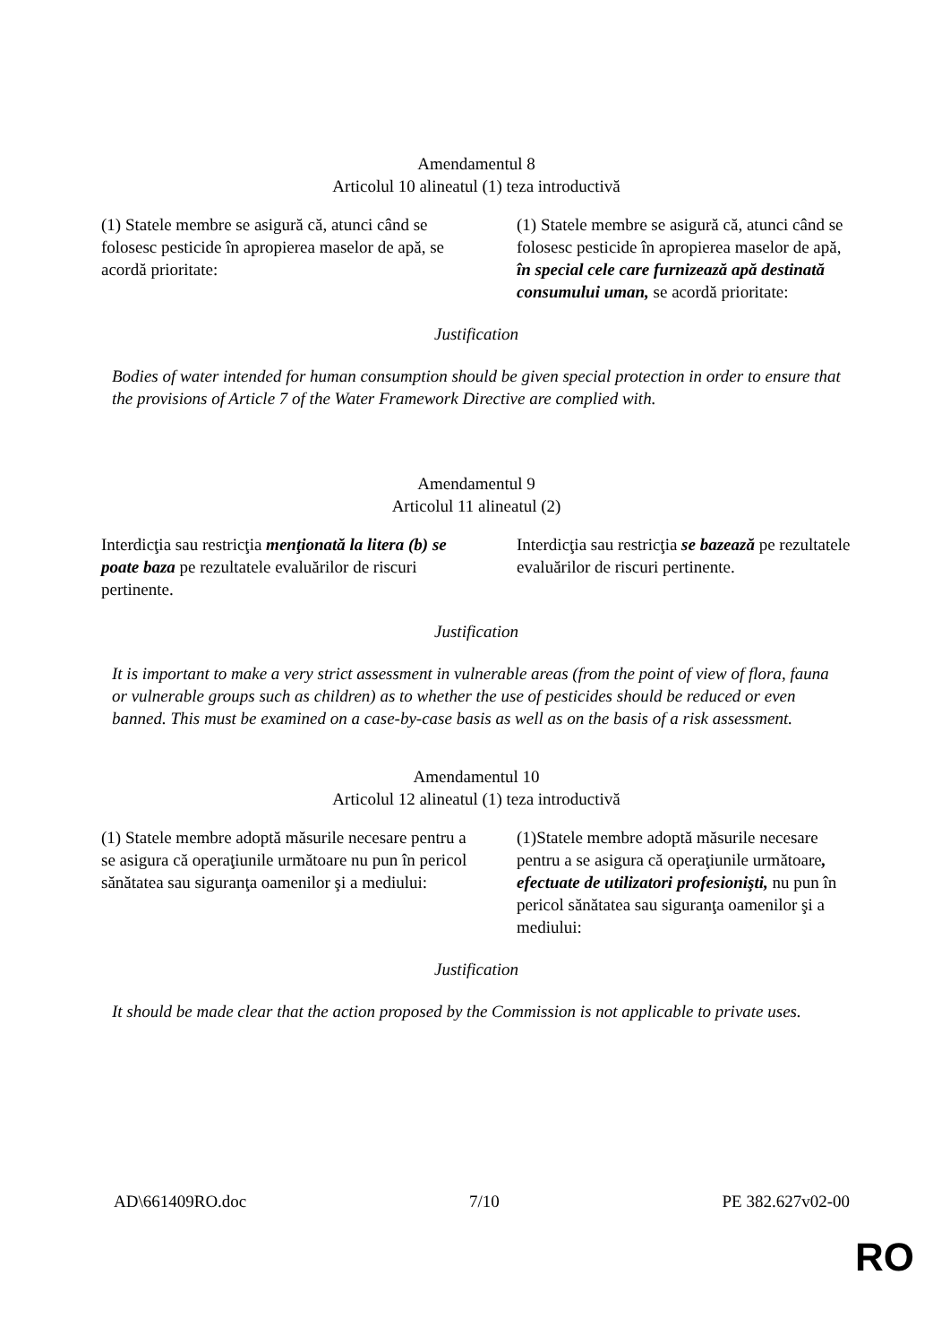Amendamentul 8
Articolul 10 alineatul (1) teza introductivă
| (1) Statele membre se asigură că, atunci când se folosesc pesticide în apropierea maselor de apă, se acordă prioritate: | (1) Statele membre se asigură că, atunci când se folosesc pesticide în apropierea maselor de apă, în special cele care furnizează apă destinată consumului uman, se acordă prioritate: |
Justification
Bodies of water intended for human consumption should be given special protection in order to ensure that the provisions of Article 7 of the Water Framework Directive are complied with.
Amendamentul 9
Articolul 11 alineatul (2)
| Interdicţia sau restricţia menţionată la litera (b) se poate baza pe rezultatele evaluărilor de riscuri pertinente. | Interdicţia sau restricţia se bazează pe rezultatele evaluărilor de riscuri pertinente. |
Justification
It is important to make a very strict assessment in vulnerable areas (from the point of view of flora, fauna or vulnerable groups such as children) as to whether the use of pesticides should be reduced or even banned. This must be examined on a case-by-case basis as well as on the basis of a risk assessment.
Amendamentul 10
Articolul 12 alineatul (1) teza introductivă
| (1) Statele membre adoptă măsurile necesare pentru a se asigura că operaţiunile următoare nu pun în pericol sănătatea sau siguranţa oamenilor şi a mediului: | (1)Statele membre adoptă măsurile necesare pentru a se asigura că operaţiunile următoare , efectuate de utilizatori profesionişti, nu pun în pericol sănătatea sau siguranţa oamenilor şi a mediului: |
Justification
It should be made clear that the action proposed by the Commission is not applicable to private uses.
AD\661409RO.doc 7/10 PE 382.627v02-00
RO